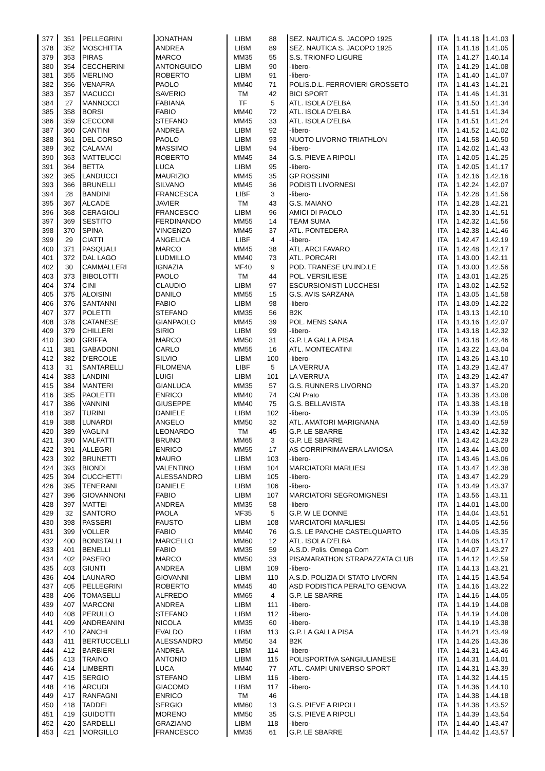| 377 | 351 | PELLEGRINI | JONATHAN | LIBM | 88 | SEZ. NAUTICA S. JACOPO 1925 | ITA | 1.41.18 | 1.41.03 |
| 378 | 352 | MOSCHITTA | ANDREA | LIBM | 89 | SEZ. NAUTICA S. JACOPO 1925 | ITA | 1.41.18 | 1.41.05 |
| 379 | 353 | PIRAS | MARCO | MM35 | 55 | S.S. TRIONFO LIGURE | ITA | 1.41.27 | 1.40.14 |
| 380 | 354 | CECCHERINI | ANTONGUIDO | LIBM | 90 | -libero- | ITA | 1.41.29 | 1.41.08 |
| 381 | 355 | MERLINO | ROBERTO | LIBM | 91 | -libero- | ITA | 1.41.40 | 1.41.07 |
| 382 | 356 | VENAFRA | PAOLO | MM40 | 71 | POLIS.D.L. FERROVIERI GROSSETO | ITA | 1.41.43 | 1.41.21 |
| 383 | 357 | MACUCCI | SAVERIO | TM | 42 | BICI SPORT | ITA | 1.41.46 | 1.41.31 |
| 384 | 27 | MANNOCCI | FABIANA | TF | 5 | ATL. ISOLA D'ELBA | ITA | 1.41.50 | 1.41.34 |
| 385 | 358 | BORSI | FABIO | MM40 | 72 | ATL. ISOLA D'ELBA | ITA | 1.41.51 | 1.41.34 |
| 386 | 359 | CECCONI | STEFANO | MM45 | 33 | ATL. ISOLA D'ELBA | ITA | 1.41.51 | 1.41.24 |
| 387 | 360 | CANTINI | ANDREA | LIBM | 92 | -libero- | ITA | 1.41.52 | 1.41.02 |
| 388 | 361 | DEL CORSO | PAOLO | LIBM | 93 | NUOTO LIVORNO TRIATHLON | ITA | 1.41.58 | 1.40.50 |
| 389 | 362 | CALAMAI | MASSIMO | LIBM | 94 | -libero- | ITA | 1.42.02 | 1.41.43 |
| 390 | 363 | MATTEUCCI | ROBERTO | MM45 | 34 | G.S. PIEVE A RIPOLI | ITA | 1.42.05 | 1.41.25 |
| 391 | 364 | BETTA | LUCA | LIBM | 95 | -libero- | ITA | 1.42.05 | 1.41.17 |
| 392 | 365 | LANDUCCI | MAURIZIO | MM45 | 35 | GP ROSSINI | ITA | 1.42.16 | 1.42.16 |
| 393 | 366 | BRUNELLI | SILVANO | MM45 | 36 | PODISTI LIVORNESI | ITA | 1.42.24 | 1.42.07 |
| 394 | 28 | BANDINI | FRANCESCA | LIBF | 3 | -libero- | ITA | 1.42.28 | 1.41.56 |
| 395 | 367 | ALCADE | JAVIER | TM | 43 | G.S. MAIANO | ITA | 1.42.28 | 1.42.21 |
| 396 | 368 | CERAGIOLI | FRANCESCO | LIBM | 96 | AMICI DI PAOLO | ITA | 1.42.30 | 1.41.51 |
| 397 | 369 | SESTITO | FERDINANDO | MM55 | 14 | TEAM SUMA | ITA | 1.42.32 | 1.41.56 |
| 398 | 370 | SPINA | VINCENZO | MM45 | 37 | ATL. PONTEDERA | ITA | 1.42.38 | 1.41.46 |
| 399 | 29 | CIATTI | ANGELICA | LIBF | 4 | -libero- | ITA | 1.42.47 | 1.42.19 |
| 400 | 371 | PASQUALI | MARCO | MM45 | 38 | ATL. ARCI FAVARO | ITA | 1.42.48 | 1.42.17 |
| 401 | 372 | DAL LAGO | LUDMILLO | MM40 | 73 | ATL. PORCARI | ITA | 1.43.00 | 1.42.11 |
| 402 | 30 | CAMMALLERI | IGNAZIA | MF40 | 9 | POD. TRANESE UN.IND.LE | ITA | 1.43.00 | 1.42.56 |
| 403 | 373 | BIBOLOTTI | PAOLO | TM | 44 | POL. VERSILIESE | ITA | 1.43.01 | 1.42.25 |
| 404 | 374 | CINI | CLAUDIO | LIBM | 97 | ESCURSIONISTI LUCCHESI | ITA | 1.43.02 | 1.42.52 |
| 405 | 375 | ALOISINI | DANILO | MM55 | 15 | G.S. AVIS SARZANA | ITA | 1.43.05 | 1.41.58 |
| 406 | 376 | SANTANNI | FABIO | LIBM | 98 | -libero- | ITA | 1.43.09 | 1.42.22 |
| 407 | 377 | POLETTI | STEFANO | MM35 | 56 | B2K | ITA | 1.43.13 | 1.42.10 |
| 408 | 378 | CATANESE | GIANPAOLO | MM45 | 39 | POL. MENS SANA | ITA | 1.43.16 | 1.42.07 |
| 409 | 379 | CHILLERI | SIRIO | LIBM | 99 | -libero- | ITA | 1.43.18 | 1.42.32 |
| 410 | 380 | GRIFFA | MARCO | MM50 | 31 | G.P. LA GALLA PISA | ITA | 1.43.18 | 1.42.46 |
| 411 | 381 | GABADONI | CARLO | MM55 | 16 | ATL. MONTECATINI | ITA | 1.43.22 | 1.43.04 |
| 412 | 382 | D'ERCOLE | SILVIO | LIBM | 100 | -libero- | ITA | 1.43.26 | 1.43.10 |
| 413 | 31 | SANTARELLI | FILOMENA | LIBF | 5 | LA VERRU'A | ITA | 1.43.29 | 1.42.47 |
| 414 | 383 | LANDINI | LUIGI | LIBM | 101 | LA VERRU'A | ITA | 1.43.29 | 1.42.47 |
| 415 | 384 | MANTERI | GIANLUCA | MM35 | 57 | G.S. RUNNERS LIVORNO | ITA | 1.43.37 | 1.43.20 |
| 416 | 385 | PAOLETTI | ENRICO | MM40 | 74 | CAI Prato | ITA | 1.43.38 | 1.43.08 |
| 417 | 386 | VANNINI | GIUSEPPE | MM40 | 75 | G.S. BELLAVISTA | ITA | 1.43.38 | 1.43.18 |
| 418 | 387 | TURINI | DANIELE | LIBM | 102 | -libero- | ITA | 1.43.39 | 1.43.05 |
| 419 | 388 | LUNARDI | ANGELO | MM50 | 32 | ATL. AMATORI MARIGNANA | ITA | 1.43.40 | 1.42.59 |
| 420 | 389 | VAGLINI | LEONARDO | TM | 45 | G.P. LE SBARRE | ITA | 1.43.42 | 1.42.32 |
| 421 | 390 | MALFATTI | BRUNO | MM65 | 3 | G.P. LE SBARRE | ITA | 1.43.42 | 1.43.29 |
| 422 | 391 | ALLEGRI | ENRICO | MM55 | 17 | AS CORRIPRIMAVERA LAVIOSA | ITA | 1.43.44 | 1.43.00 |
| 423 | 392 | BRUNETTI | MAURO | LIBM | 103 | -libero- | ITA | 1.43.46 | 1.43.06 |
| 424 | 393 | BIONDI | VALENTINO | LIBM | 104 | MARCIATORI MARLIESI | ITA | 1.43.47 | 1.42.38 |
| 425 | 394 | CUCCHETTI | ALESSANDRO | LIBM | 105 | -libero- | ITA | 1.43.47 | 1.42.29 |
| 426 | 395 | TENERANI | DANIELE | LIBM | 106 | -libero- | ITA | 1.43.49 | 1.43.37 |
| 427 | 396 | GIOVANNONI | FABIO | LIBM | 107 | MARCIATORI SEGROMIGNESI | ITA | 1.43.56 | 1.43.11 |
| 428 | 397 | MATTEI | ANDREA | MM35 | 58 | -libero- | ITA | 1.44.01 | 1.43.00 |
| 429 | 32 | SANTORO | PAOLA | MF35 | 5 | G.P. W LE DONNE | ITA | 1.44.04 | 1.43.51 |
| 430 | 398 | PASSERI | FAUSTO | LIBM | 108 | MARCIATORI MARLIESI | ITA | 1.44.05 | 1.42.56 |
| 431 | 399 | VOLLER | FABIO | MM40 | 76 | G.S. LE PANCHE CASTELQUARTO | ITA | 1.44.06 | 1.43.35 |
| 432 | 400 | BONISTALLI | MARCELLO | MM60 | 12 | ATL. ISOLA D'ELBA | ITA | 1.44.06 | 1.43.17 |
| 433 | 401 | BENELLI | FABIO | MM35 | 59 | A.S.D. Polis. Omega Com | ITA | 1.44.07 | 1.43.27 |
| 434 | 402 | PASERO | MARCO | MM50 | 33 | PISAMARATHON STRAPAZZATA CLUB | ITA | 1.44.12 | 1.42.59 |
| 435 | 403 | GIUNTI | ANDREA | LIBM | 109 | -libero- | ITA | 1.44.13 | 1.43.21 |
| 436 | 404 | LAUNARO | GIOVANNI | LIBM | 110 | A.S.D. POLIZIA DI STATO LIVORN | ITA | 1.44.15 | 1.43.54 |
| 437 | 405 | PELLEGRINI | ROBERTO | MM45 | 40 | ASD PODISTICA PERALTO GENOVA | ITA | 1.44.16 | 1.43.22 |
| 438 | 406 | TOMASELLI | ALFREDO | MM65 | 4 | G.P. LE SBARRE | ITA | 1.44.16 | 1.44.05 |
| 439 | 407 | MARCONI | ANDREA | LIBM | 111 | -libero- | ITA | 1.44.19 | 1.44.08 |
| 440 | 408 | PERULLO | STEFANO | LIBM | 112 | -libero- | ITA | 1.44.19 | 1.44.08 |
| 441 | 409 | ANDREANINI | NICOLA | MM35 | 60 | -libero- | ITA | 1.44.19 | 1.43.38 |
| 442 | 410 | ZANCHI | EVALDO | LIBM | 113 | G.P. LA GALLA PISA | ITA | 1.44.21 | 1.43.49 |
| 443 | 411 | BERTUCCELLI | ALESSANDRO | MM50 | 34 | B2K | ITA | 1.44.26 | 1.43.36 |
| 444 | 412 | BARBIERI | ANDREA | LIBM | 114 | -libero- | ITA | 1.44.31 | 1.43.46 |
| 445 | 413 | TRAINO | ANTONIO | LIBM | 115 | POLISPORTIVA SANGIULIANESE | ITA | 1.44.31 | 1.44.01 |
| 446 | 414 | LIMBERTI | LUCA | MM40 | 77 | ATL. CAMPI UNIVERSO SPORT | ITA | 1.44.31 | 1.43.39 |
| 447 | 415 | SERGIO | STEFANO | LIBM | 116 | -libero- | ITA | 1.44.32 | 1.44.15 |
| 448 | 416 | ARCUDI | GIACOMO | LIBM | 117 | -libero- | ITA | 1.44.36 | 1.44.10 |
| 449 | 417 | RANFAGNI | ENRICO | TM | 46 | | ITA | 1.44.38 | 1.44.18 |
| 450 | 418 | TADDEI | SERGIO | MM60 | 13 | G.S. PIEVE A RIPOLI | ITA | 1.44.38 | 1.43.52 |
| 451 | 419 | GUIDOTTI | MORENO | MM50 | 35 | G.S. PIEVE A RIPOLI | ITA | 1.44.39 | 1.43.54 |
| 452 | 420 | SARDELLI | GRAZIANO | LIBM | 118 | -libero- | ITA | 1.44.40 | 1.43.47 |
| 453 | 421 | MORGILLO | FRANCESCO | MM35 | 61 | G.P. LE SBARRE | ITA | 1.44.42 | 1.43.57 |